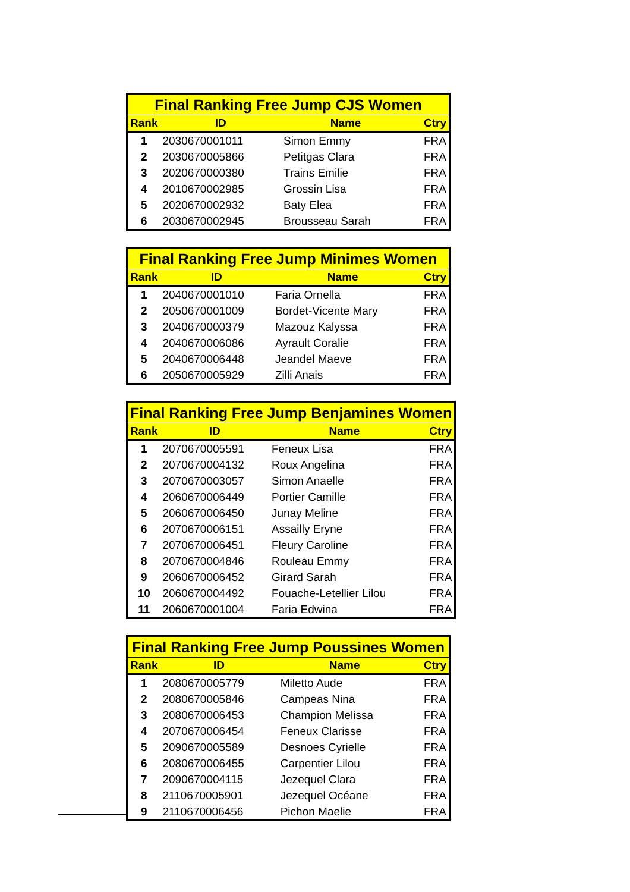| Final Ranking Free Jump CJS Women | | | |
| --- | --- | --- | --- |
| Rank | ID | Name | Ctry |
| 1 | 2030670001011 | Simon Emmy | FRA |
| 2 | 2030670005866 | Petitgas Clara | FRA |
| 3 | 2020670000380 | Trains Emilie | FRA |
| 4 | 2010670002985 | Grossin Lisa | FRA |
| 5 | 2020670002932 | Baty Elea | FRA |
| 6 | 2030670002945 | Brousseau Sarah | FRA |
| Final Ranking Free Jump Minimes Women | | | |
| --- | --- | --- | --- |
| Rank | ID | Name | Ctry |
| 1 | 2040670001010 | Faria Ornella | FRA |
| 2 | 2050670001009 | Bordet-Vicente Mary | FRA |
| 3 | 2040670000379 | Mazouz Kalyssa | FRA |
| 4 | 2040670006086 | Ayrault Coralie | FRA |
| 5 | 2040670006448 | Jeandel Maeve | FRA |
| 6 | 2050670005929 | Zilli Anais | FRA |
| Final Ranking Free Jump Benjamines Women | | | |
| --- | --- | --- | --- |
| Rank | ID | Name | Ctry |
| 1 | 2070670005591 | Feneux Lisa | FRA |
| 2 | 2070670004132 | Roux Angelina | FRA |
| 3 | 2070670003057 | Simon Anaelle | FRA |
| 4 | 2060670006449 | Portier Camille | FRA |
| 5 | 2060670006450 | Junay Meline | FRA |
| 6 | 2070670006151 | Assailly Eryne | FRA |
| 7 | 2070670006451 | Fleury Caroline | FRA |
| 8 | 2070670004846 | Rouleau Emmy | FRA |
| 9 | 2060670006452 | Girard Sarah | FRA |
| 10 | 2060670004492 | Fouache-Letellier Lilou | FRA |
| 11 | 2060670001004 | Faria Edwina | FRA |
| Final Ranking Free Jump Poussines Women | | | |
| --- | --- | --- | --- |
| Rank | ID | Name | Ctry |
| 1 | 2080670005779 | Miletto Aude | FRA |
| 2 | 2080670005846 | Campeas Nina | FRA |
| 3 | 2080670006453 | Champion Melissa | FRA |
| 4 | 2070670006454 | Feneux Clarisse | FRA |
| 5 | 2090670005589 | Desnoes Cyrielle | FRA |
| 6 | 2080670006455 | Carpentier Lilou | FRA |
| 7 | 2090670004115 | Jezequel Clara | FRA |
| 8 | 2110670005901 | Jezequel Océane | FRA |
| 9 | 2110670006456 | Pichon Maelie | FRA |